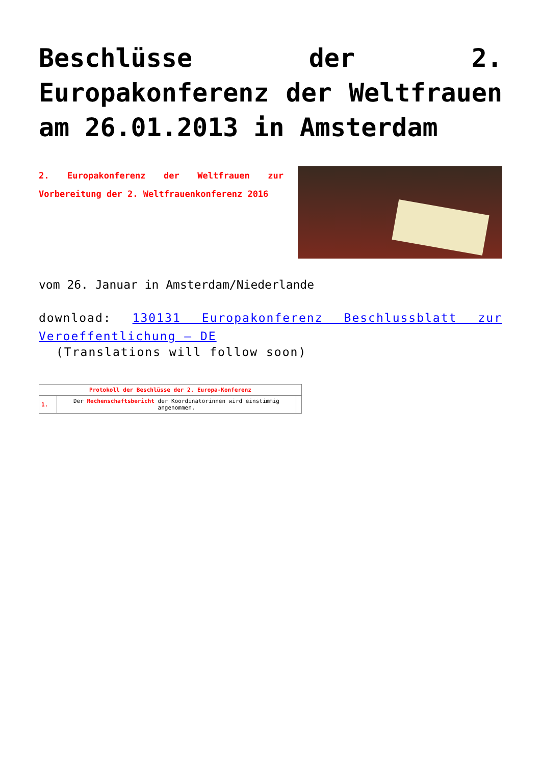Beschlüsse der 2. Europakonferenz der Weltfrauen am 26.01.2013 in Amsterdam
2. Europakonferenz der Weltfrauen zur Vorbereitung der 2. Weltfrauenkonferenz 2016
vom 26. Januar in Amsterdam/Niederlande
download: 130131 Europakonferenz Beschlussblatt zur Veroeffentlichung – DE
(Translations will follow soon)
| Protokoll der Beschlüsse der 2. Europa-Konferenz | | |
| --- | --- | --- |
| 1. | Der Rechenschaftsbericht der Koordinatorinnen wird einstimmig angenommen. | |